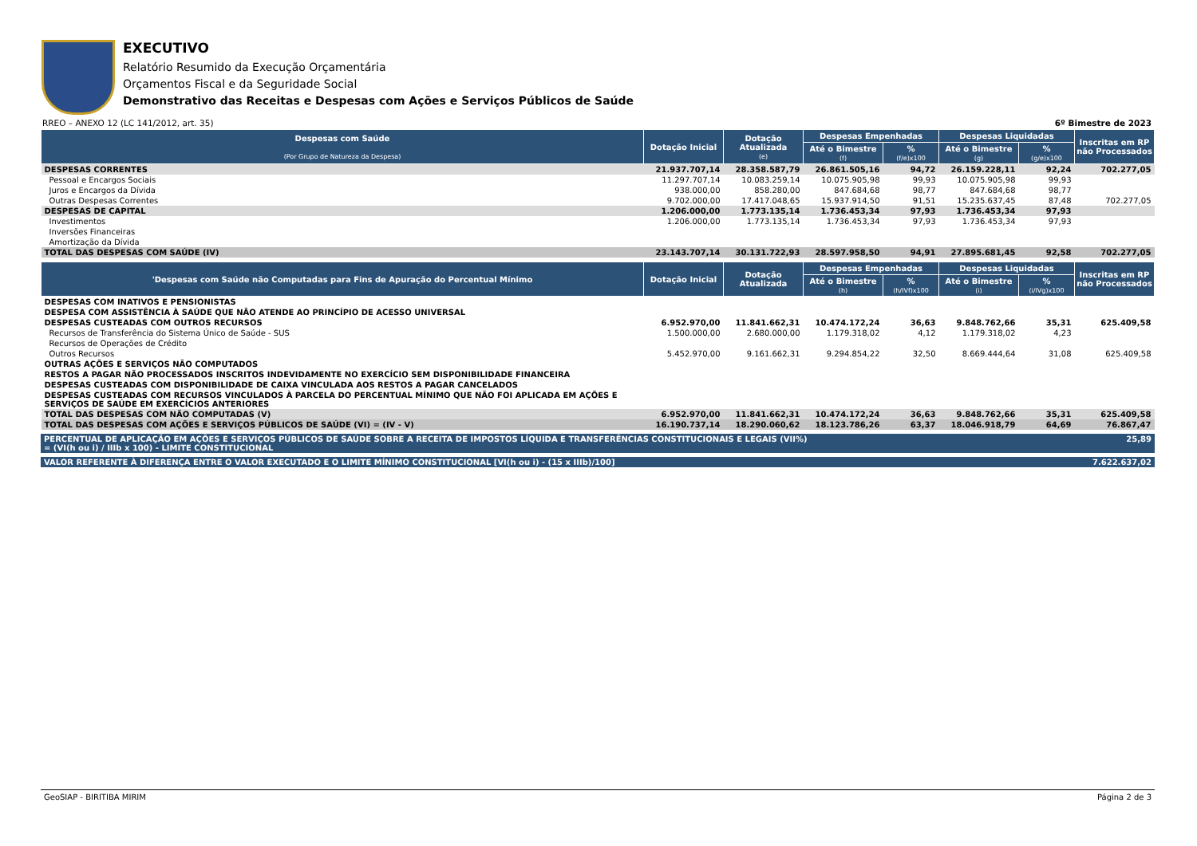EXECUTIVO
Relatório Resumido da Execução Orçamentária
Orçamentos Fiscal e da Seguridade Social
Demonstrativo das Receitas e Despesas com Ações e Serviços Públicos de Saúde
RREO – ANEXO 12 (LC 141/2012, art. 35) 6º Bimestre de 2023
| Despesas com Saúde (Por Grupo de Natureza da Despesa) | Dotação Inicial | Dotação Atualizada (e) | Despesas Empenhadas | | Despesas Liquidadas | | Inscritas em RP não Processados |
| --- | --- | --- | --- | --- | --- | --- | --- |
| | | | Até o Bimestre (f) | % (f/e)x100 | Até o Bimestre (g) | % (g/e)x100 | |
| DESPESAS CORRENTES | 21.937.707,14 | 28.358.587,79 | 26.861.505,16 | 94,72 | 26.159.228,11 | 92,24 | 702.277,05 |
| Pessoal e Encargos Sociais | 11.297.707,14 | 10.083.259,14 | 10.075.905,98 | 99,93 | 10.075.905,98 | 99,93 | |
| Juros e Encargos da Dívida | 938.000,00 | 858.280,00 | 847.684,68 | 98,77 | 847.684,68 | 98,77 | |
| Outras Despesas Correntes | 9.702.000,00 | 17.417.048,65 | 15.937.914,50 | 91,51 | 15.235.637,45 | 87,48 | 702.277,05 |
| DESPESAS DE CAPITAL | 1.206.000,00 | 1.773.135,14 | 1.736.453,34 | 97,93 | 1.736.453,34 | 97,93 | |
| Investimentos | 1.206.000,00 | 1.773.135,14 | 1.736.453,34 | 97,93 | 1.736.453,34 | 97,93 | |
| Inversões Financeiras | | | | | | | |
| Amortização da Dívida | | | | | | | |
| TOTAL DAS DESPESAS COM SAÚDE (IV) | 23.143.707,14 | 30.131.722,93 | 28.597.958,50 | 94,91 | 27.895.681,45 | 92,58 | 702.277,05 |
| 'Despesas com Saúde não Computadas para Fins de Apuração do Percentual Mínimo | Dotação Inicial | Dotação Atualizada | Despesas Empenhadas | | Despesas Liquidadas | | Inscritas em RP não Processados |
| --- | --- | --- | --- | --- | --- | --- | --- |
| | | | Até o Bimestre (h) | % (h/IVf)x100 | Até o Bimestre (i) | % (i/IVg)x100 | |
| DESPESAS COM INATIVOS E PENSIONISTAS | | | | | | | |
| DESPESA COM ASSISTÊNCIA À SAÚDE QUE NÃO ATENDE AO PRINCÍPIO DE ACESSO UNIVERSAL | | | | | | | |
| DESPESAS CUSTEADAS COM OUTROS RECURSOS | 6.952.970,00 | 11.841.662,31 | 10.474.172,24 | 36,63 | 9.848.762,66 | 35,31 | 625.409,58 |
| Recursos de Transferência do Sistema Único de Saúde - SUS | 1.500.000,00 | 2.680.000,00 | 1.179.318,02 | 4,12 | 1.179.318,02 | 4,23 | |
| Recursos de Operações de Crédito | | | | | | | |
| Outros Recursos | 5.452.970,00 | 9.161.662,31 | 9.294.854,22 | 32,50 | 8.669.444,64 | 31,08 | 625.409,58 |
| OUTRAS AÇÕES E SERVIÇOS NÃO COMPUTADOS | | | | | | | |
| RESTOS A PAGAR NÃO PROCESSADOS INSCRITOS INDEVIDAMENTE NO EXERCÍCIO SEM DISPONIBILIDADE FINANCEIRA | | | | | | | |
| DESPESAS CUSTEADAS COM DISPONIBILIDADE DE CAIXA VINCULADA AOS RESTOS A PAGAR CANCELADOS | | | | | | | |
| DESPESAS CUSTEADAS COM RECURSOS VINCULADOS À PARCELA DO PERCENTUAL MÍNIMO QUE NÃO FOI APLICADA EM AÇÕES E SERVIÇOS DE SAÚDE EM EXERCÍCIOS ANTERIORES | | | | | | | |
| TOTAL DAS DESPESAS COM NÃO COMPUTADAS (V) | 6.952.970,00 | 11.841.662,31 | 10.474.172,24 | 36,63 | 9.848.762,66 | 35,31 | 625.409,58 |
| TOTAL DAS DESPESAS COM AÇÕES E SERVIÇOS PÚBLICOS DE SAÚDE (VI) = (IV - V) | 16.190.737,14 | 18.290.060,62 | 18.123.786,26 | 63,37 | 18.046.918,79 | 64,69 | 76.867,47 |
| PERCENTUAL DE APLICAÇÃO EM AÇÕES E SERVIÇOS PÚBLICOS DE SAÚDE SOBRE A RECEITA DE IMPOSTOS LÍQUIDA E TRANSFERÊNCIAS CONSTITUCIONAIS E LEGAIS (VII%) = (VI(h ou i) / IIIb x 100) - LIMITE CONSTITUCIONAL | 25,89 |
| VALOR REFERENTE À DIFERENÇA ENTRE O VALOR EXECUTADO E O LIMITE MÍNIMO CONSTITUCIONAL [VI(h ou i) - (15 x IIIb)/100] | 7.622.637,02 |
GeoSIAP - BIRITIBA MIRIM Página 2 de 3